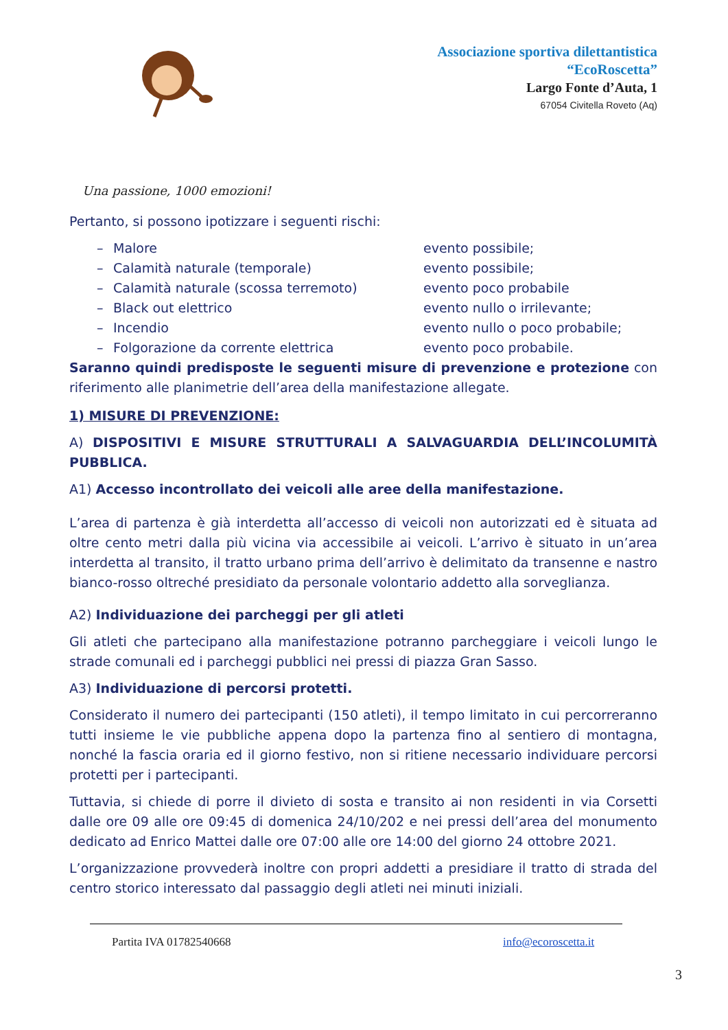Associazione sportiva dilettantistica
“EcoRoscetta”
Largo Fonte d’Auta, 1
67054 Civitella Roveto (Aq)
Una passione, 1000 emozioni!
Pertanto, si possono ipotizzare i seguenti rischi:
– Malore evento possibile;
– Calamità naturale (temporale) evento possibile;
– Calamità naturale (scossa terremoto) evento poco probabile
– Black out elettrico evento nullo o irrilevante;
– Incendio evento nullo o poco probabile;
– Folgorazione da corrente elettrica evento poco probabile.
Saranno quindi predisposte le seguenti misure di prevenzione e protezione con riferimento alle planimetrie dell’area della manifestazione allegate.
1) MISURE DI PREVENZIONE:
A) DISPOSITIVI E MISURE STRUTTURALI A SALVAGUARDIA DELL’INCOLUMITÀ PUBBLICA.
A1) Accesso incontrollato dei veicoli alle aree della manifestazione.
L’area di partenza è già interdetta all’accesso di veicoli non autorizzati ed è situata ad oltre cento metri dalla più vicina via accessibile ai veicoli. L’arrivo è situato in un’area interdetta al transito, il tratto urbano prima dell’arrivo è delimitato da transenne e nastro bianco-rosso oltreché presidiato da personale volontario addetto alla sorveglianza.
A2) Individuazione dei parcheggi per gli atleti
Gli atleti che partecipano alla manifestazione potranno parcheggiare i veicoli lungo le strade comunali ed i parcheggi pubblici nei pressi di piazza Gran Sasso.
A3) Individuazione di percorsi protetti.
Considerato il numero dei partecipanti (150 atleti), il tempo limitato in cui percorreranno tutti insieme le vie pubbliche appena dopo la partenza fino al sentiero di montagna, nonché la fascia oraria ed il giorno festivo, non si ritiene necessario individuare percorsi protetti per i partecipanti.
Tuttavia, si chiede di porre il divieto di sosta e transito ai non residenti in via Corsetti dalle ore 09 alle ore 09:45 di domenica 24/10/202 e nei pressi dell’area del monumento dedicato ad Enrico Mattei dalle ore 07:00 alle ore 14:00 del giorno 24 ottobre 2021.
L’organizzazione provvederà inoltre con propri addetti a presidiare il tratto di strada del centro storico interessato dal passaggio degli atleti nei minuti iniziali.
Partita IVA 01782540668 info@ecoroscetta.it
3